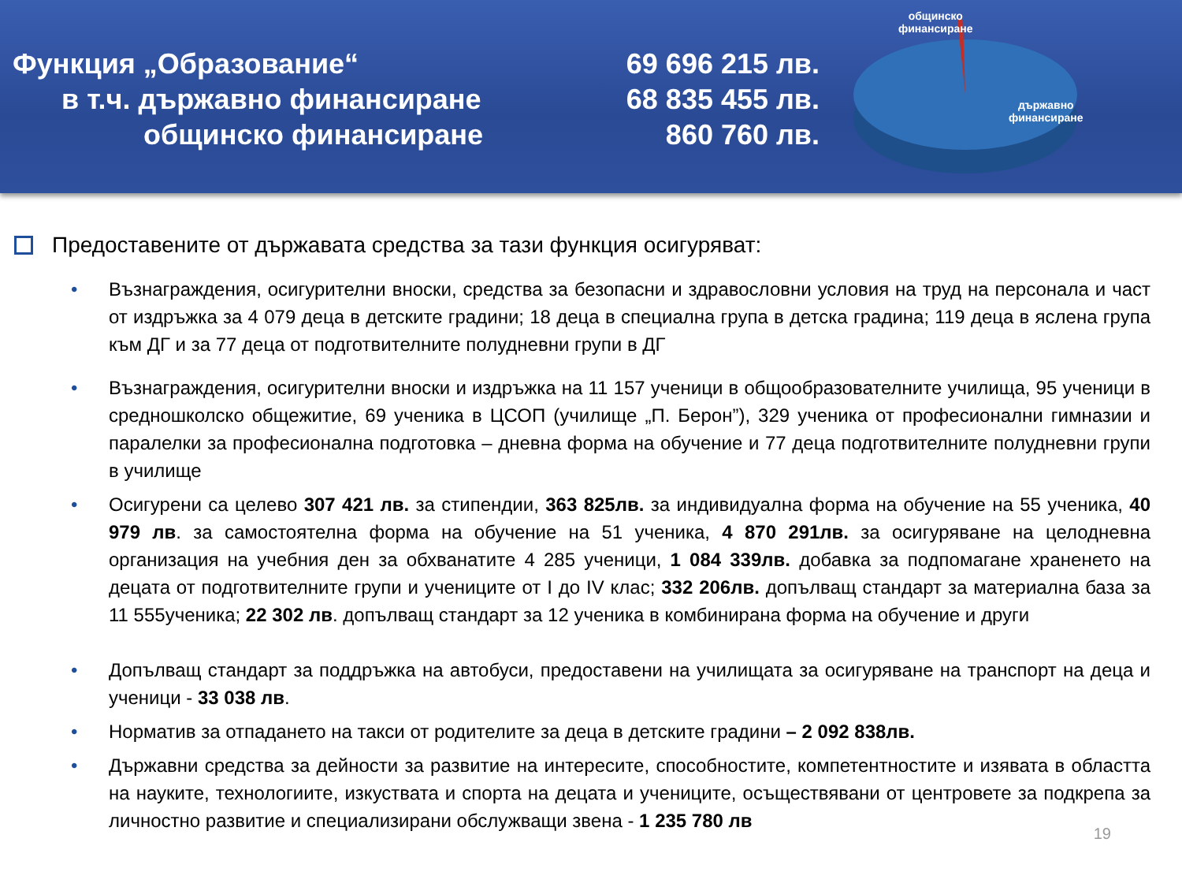Функция „Образование“
в т.ч. държавно финансиране
общинско финансиране
69 696 215 лв.
68 835 455 лв.
860 760 лв.
общинско
финансиране
държавно
финансиране
Предоставените от държавата средства за тази функция осигуряват:
• Възнаграждения, осигурителни вноски, средства за безопасни и здравословни условия на труд на персонала и част от издръжка за 4 079 деца в детските градини; 18 деца в специална група в детска градина; 119 деца в яслена група към ДГ и за 77 деца от подготвителните полудневни групи в ДГ
• Възнаграждения, осигурителни вноски и издръжка на 11 157 ученици в общообразователните училища, 95 ученици в средношколско общежитие, 69 ученика в ЦСОП (училище „П. Берон”), 329 ученика от професионални гимназии и паралелки за професионална подготовка – дневна форма на обучение и 77 деца подготвителните полудневни групи в училище
• Осигурени са целево 307 421 лв. за стипендии, 363 825лв. за индивидуална форма на обучение на 55 ученика, 40 979 лв. за самостоятелна форма на обучение на 51 ученика, 4 870 291лв. за осигуряване на целодневна организация на учебния ден за обхванатите 4 285 ученици, 1 084 339лв. добавка за подпомагане храненето на децата от подготвителните групи и учениците от I до IV клас; 332 206лв. допълващ стандарт за материална база за 11 555ученика; 22 302 лв. допълващ стандарт за 12 ученика в комбинирана форма на обучение и други
• Допълващ стандарт за поддръжка на автобуси, предоставени на училищата за осигуряване на транспорт на деца и ученици - 33 038 лв.
• Норматив за отпадането на такси от родителите за деца в детските градини – 2 092 838лв.
• Държавни средства за дейности за развитие на интересите, способностите, компетентностите и изявата в областта на науките, технологиите, изкуствата и спорта на децата и учениците, осъществявани от центровете за подкрепа за личностно развитие и специализирани обслужващи звена - 1 235 780 лв
19